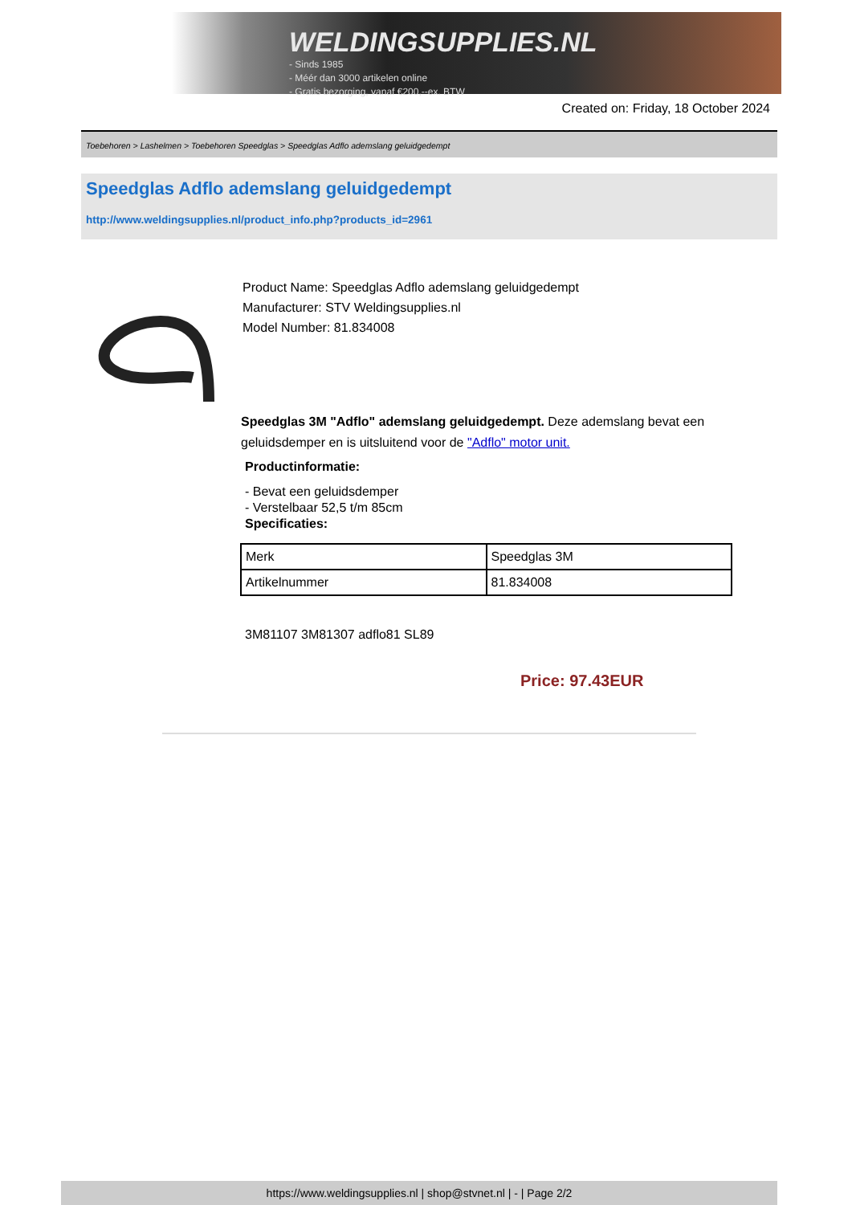WELDINGSUPPLIES.NL
- Sinds 1985
- Méér dan 3000 artikelen online
- Gratis bezorging, vanaf €200,--ex. BTW
Created on: Friday, 18 October 2024
Toebehoren > Lashelmen > Toebehoren Speedglas > Speedglas Adflo ademslang geluidgedempt
Speedglas Adflo ademslang geluidgedempt
http://www.weldingsupplies.nl/product_info.php?products_id=2961
Product Name: Speedglas Adflo ademslang geluidgedempt
Manufacturer: STV Weldingsupplies.nl
Model Number: 81.834008
Speedglas 3M "Adflo" ademslang geluidgedempt. Deze ademslang bevat een geluidsdemper en is uitsluitend voor de "Adflo" motor unit.
Productinformatie:
- Bevat een geluidsdemper
- Verstelbaar 52,5 t/m 85cm
Specificaties:
| Merk | Speedglas 3M |
| Artikelnummer | 81.834008 |
3M81107 3M81307 adflo81 SL89
Price: 97.43EUR
https://www.weldingsupplies.nl | shop@stvnet.nl | - | Page 2/2